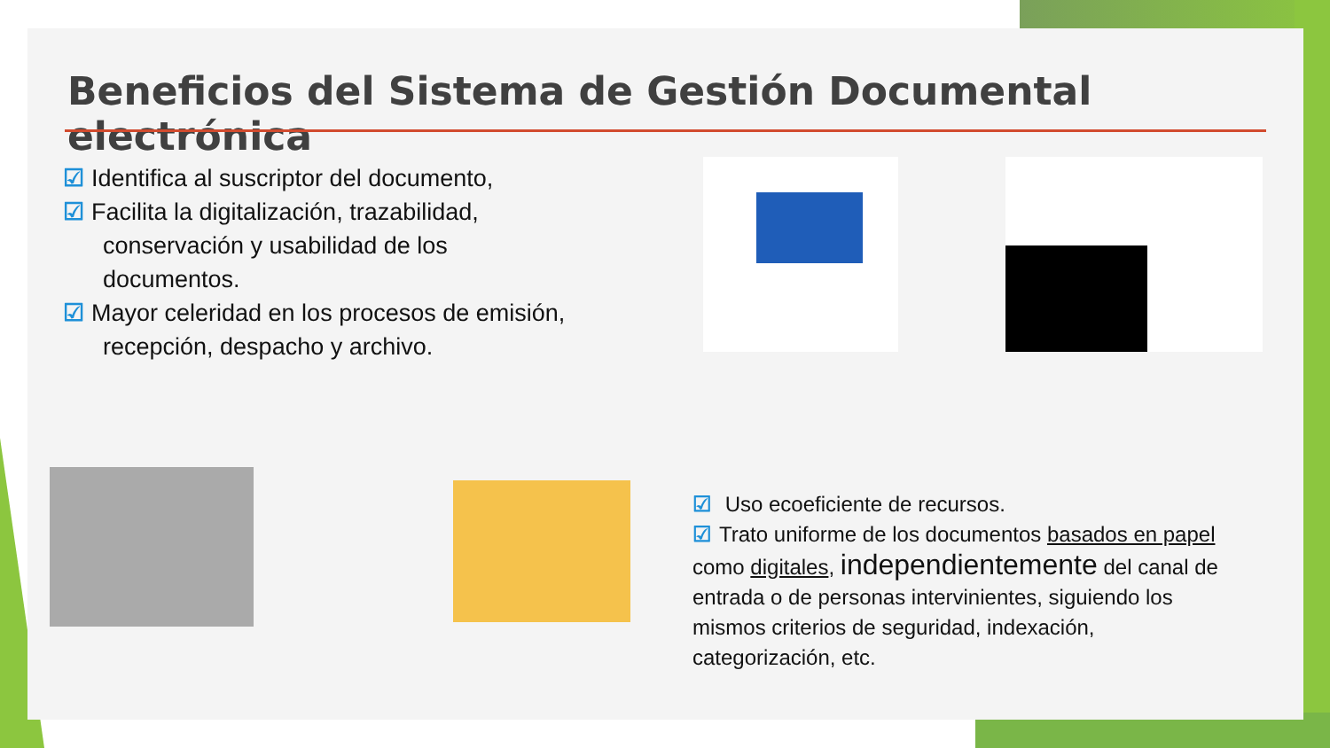Beneficios del Sistema de Gestión Documental electrónica
☑ Identifica al suscriptor del documento,
☑ Facilita la digitalización, trazabilidad,
conservación y usabilidad de los
documentos.
☑ Mayor celeridad en los procesos de emisión,
recepción, despacho y archivo.
☑ Uso ecoeficiente de recursos.
☑ Trato uniforme de los documentos basados en papel como digitales, independientemente del canal de entrada o de personas intervinientes, siguiendo los mismos criterios de seguridad, indexación, categorización, etc.